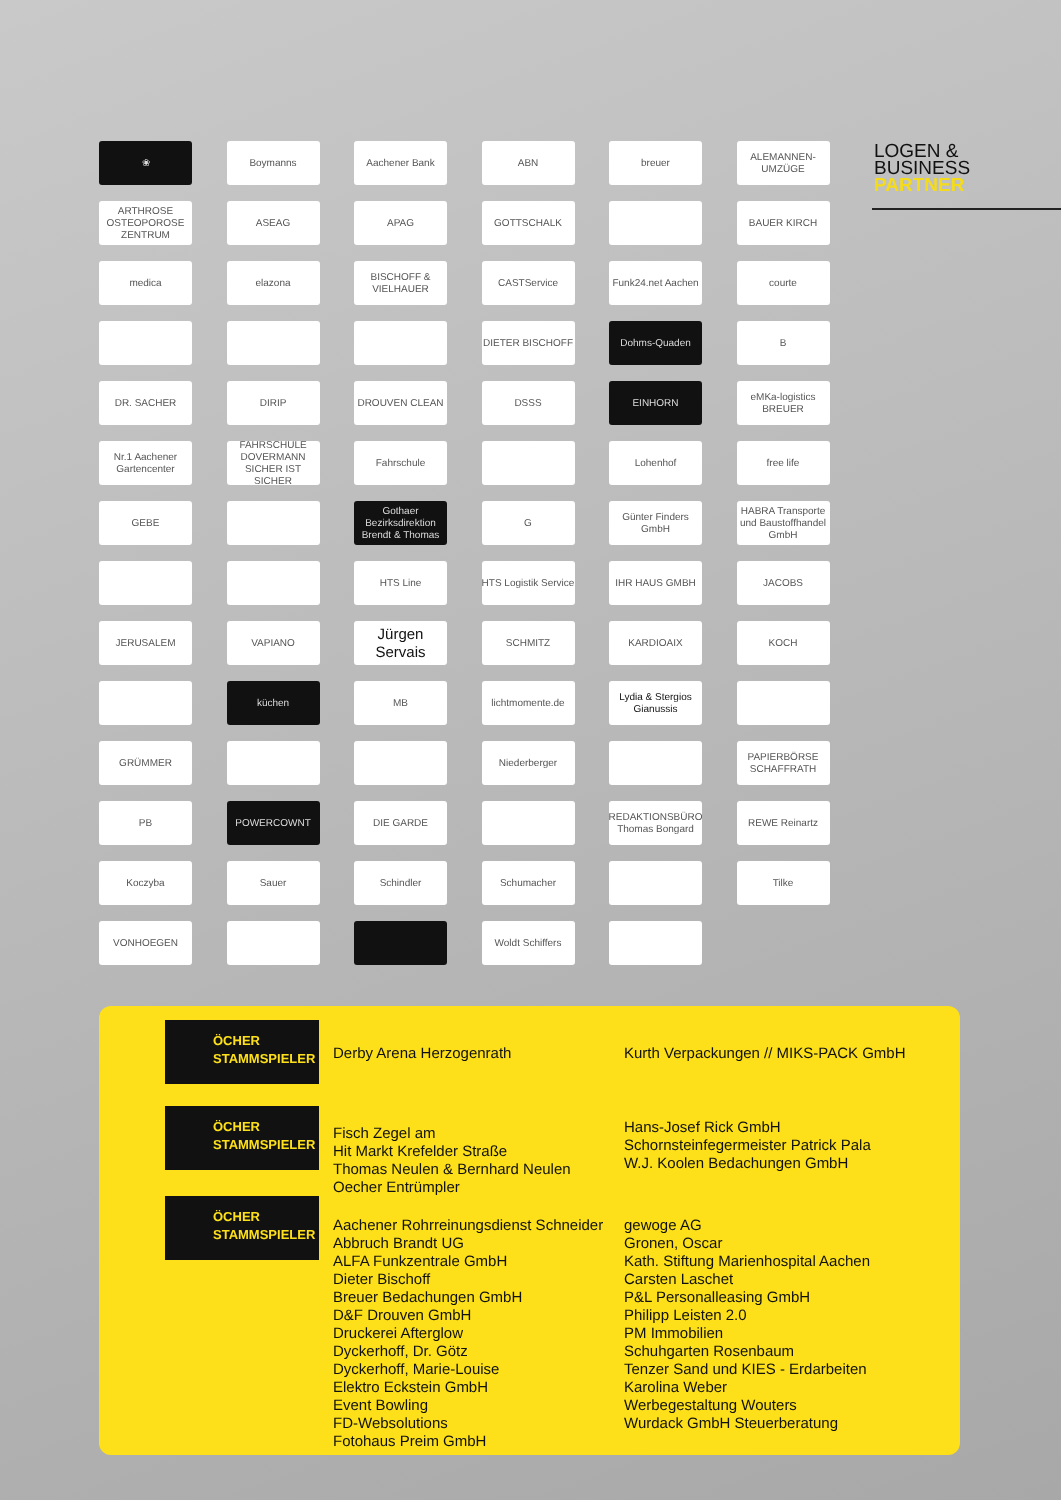LOGEN &
BUSINESS
PARTNER
❀
Boymanns
Aachener Bank
ABN
breuer
ALEMANNEN-UMZÜGE
ARTHROSE OSTEOPOROSE ZENTRUM
ASEAG
APAG
GOTTSCHALK
BAUER KIRCH
medica
elazona
BISCHOFF & VIELHAUER
CASTService
Funk24.net Aachen
courte
DIETER BISCHOFF
Dohms-Quaden
B
DR. SACHER
DIRIP
DROUVEN CLEAN
DSSS
EINHORN
eMKa-logistics BREUER
Nr.1 Aachener Gartencenter
FAHRSCHULE DOVERMANN SICHER IST SICHER
Fahrschule
Lohenhof
free life
GEBE
Gothaer Bezirksdirektion Brendt & Thomas
G
Günter Finders GmbH
HABRA Transporte und Baustoffhandel GmbH
HTS Line
HTS Logistik Service
IHR HAUS GMBH
JACOBS
JERUSALEM
VAPIANO
Jürgen Servais
SCHMITZ
KARDIOAIX
KOCH
küchen
MB
lichtmomente.de
Lydia & Stergios Gianussis
GRÜMMER
Niederberger
PAPIERBÖRSE SCHAFFRATH
PB
POWERCOWNT
DIE GARDE
REDAKTIONSBÜRO Thomas Bongard
REWE Reinartz
Koczyba
Sauer
Schindler
Schumacher
Tilke
VONHOEGEN
Woldt Schiffers
ÖCHER STAMMSPIELER
Derby Arena Herzogenrath Kurth Verpackungen // MIKS-PACK GmbH
ÖCHER STAMMSPIELER
Fisch Zegel am
Hit Markt Krefelder Straße
Thomas Neulen & Bernhard Neulen
Oecher Entrümpler
Hans-Josef Rick GmbH
Schornsteinfegermeister Patrick Pala
W.J. Koolen Bedachungen GmbH
ÖCHER STAMMSPIELER
Aachener Rohrreinungsdienst Schneider
Abbruch Brandt UG
ALFA Funkzentrale GmbH
Dieter Bischoff
Breuer Bedachungen GmbH
D&F Drouven GmbH
Druckerei Afterglow
Dyckerhoff, Dr. Götz
Dyckerhoff, Marie-Louise
Elektro Eckstein GmbH
Event Bowling
FD-Websolutions
Fotohaus Preim GmbH
gewoge AG
Gronen, Oscar
Kath. Stiftung Marienhospital Aachen
Carsten Laschet
P&L Personalleasing GmbH
Philipp Leisten 2.0
PM Immobilien
Schuhgarten Rosenbaum
Tenzer Sand und KIES - Erdarbeiten
Karolina Weber
Werbegestaltung Wouters
Wurdack GmbH Steuerberatung